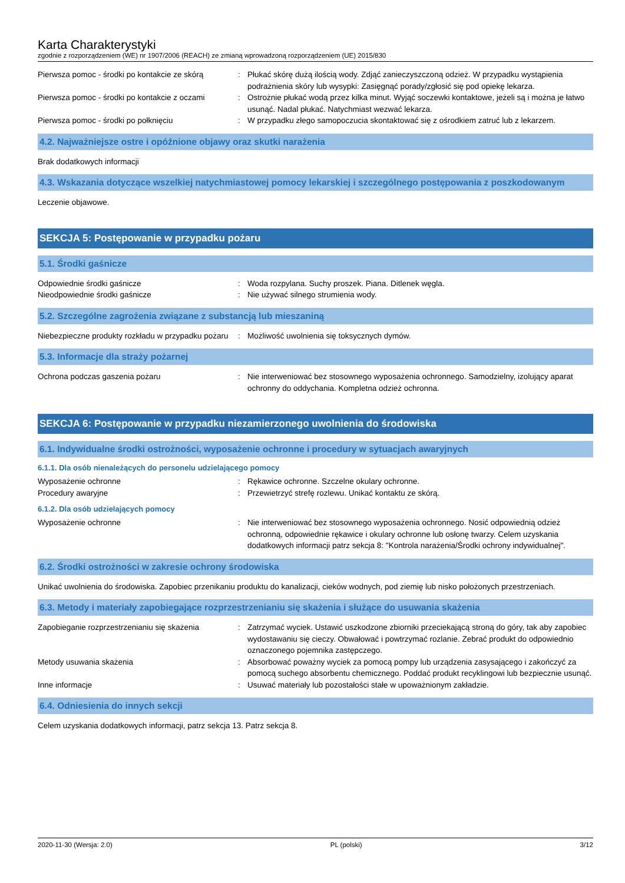Karta Charakterystyki
zgodnie z rozporządzeniem (WE) nr 1907/2006 (REACH) ze zmianą wprowadzoną rozporządzeniem (UE) 2015/830
Pierwsza pomoc - środki po kontakcie ze skórą
: Płukać skórę dużą ilością wody. Zdjąć zanieczyszczoną odzież. W przypadku wystąpienia podrażnienia skóry lub wysypki: Zasięgnąć porady/zgłosić się pod opiekę lekarza.
Pierwsza pomoc - środki po kontakcie z oczami
: Ostrożnie płukać wodą przez kilka minut. Wyjąć soczewki kontaktowe, jeżeli są i można je łatwo usunąć. Nadal płukać. Natychmiast wezwać lekarza.
Pierwsza pomoc - środki po połknięciu : W przypadku złego samopoczucia skontaktować się z ośrodkiem zatruć lub z lekarzem.
4.2. Najważniejsze ostre i opóźnione objawy oraz skutki narażenia
Brak dodatkowych informacji
4.3. Wskazania dotyczące wszelkiej natychmiastowej pomocy lekarskiej i szczególnego postępowania z poszkodowanym
Leczenie objawowe.
SEKCJA 5: Postępowanie w przypadku pożaru
5.1. Środki gaśnicze
Odpowiednie środki gaśnicze : Woda rozpylana. Suchy proszek. Piana. Ditlenek węgla.
Nieodpowiednie środki gaśnicze : Nie używać silnego strumienia wody.
5.2. Szczególne zagrożenia związane z substancją lub mieszaniną
Niebezpieczne produkty rozkładu w przypadku pożaru
: Możliwość uwolnienia się toksycznych dymów.
5.3. Informacje dla straży pożarnej
Ochrona podczas gaszenia pożaru : Nie interweniować bez stosownego wyposażenia ochronnego. Samodzielny, izolujący aparat ochronny do oddychania. Kompletna odzież ochronna.
SEKCJA 6: Postępowanie w przypadku niezamierzonego uwolnienia do środowiska
6.1. Indywidualne środki ostrożności, wyposażenie ochronne i procedury w sytuacjach awaryjnych
6.1.1. Dla osób nienależących do personelu udzielającego pomocy
Wyposażenie ochronne : Rękawice ochronne. Szczelne okulary ochronne.
Procedury awaryjne : Przewietrzyć strefę rozlewu. Unikać kontaktu ze skórą.
6.1.2. Dla osób udzielających pomocy
Wyposażenie ochronne : Nie interweniować bez stosownego wyposażenia ochronnego. Nosić odpowiednią odzież ochronną, odpowiednie rękawice i okulary ochronne lub osłonę twarzy. Celem uzyskania dodatkowych informacji patrz sekcja 8: "Kontrola narażenia/Środki ochrony indywidualnej".
6.2. Środki ostrożności w zakresie ochrony środowiska
Unikać uwolnienia do środowiska. Zapobiec przenikaniu produktu do kanalizacji, cieków wodnych, pod ziemię lub nisko położonych przestrzeniach.
6.3. Metody i materiały zapobiegające rozprzestrzenianiu się skażenia i służące do usuwania skażenia
Zapobieganie rozprzestrzenianiu się skażenia
: Zatrzymać wyciek. Ustawić uszkodzone zbiorniki przeciekającą stroną do góry, tak aby zapobiec wydostawaniu się cieczy. Obwałować i powtrzymać rozlanie. Zebrać produkt do odpowiednio oznaczonego pojemnika zastępczego.
Metody usuwania skażenia : Absorbować poważny wyciek za pomocą pompy lub urządzenia zasysającego i zakończyć za pomocą suchego absorbentu chemicznego. Poddać produkt recyklingowi lub bezpiecznie usunąć.
Inne informacje : Usuwać materiały lub pozostałości stałe w upoważnionym zakładzie.
6.4. Odniesienia do innych sekcji
Celem uzyskania dodatkowych informacji, patrz sekcja 13. Patrz sekcja 8.
2020-11-30 (Wersja: 2.0) PL (polski) 3/12